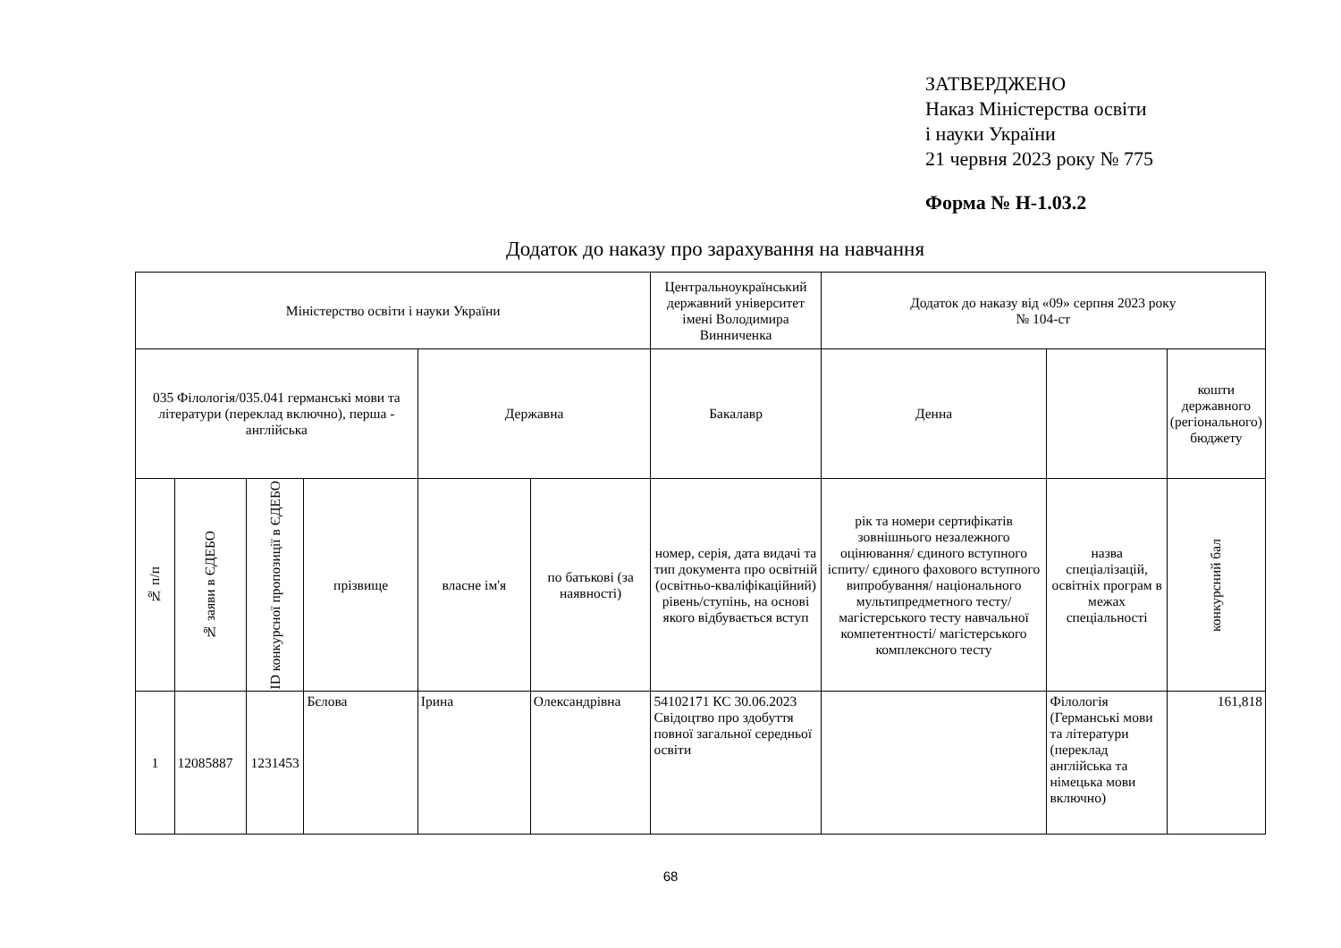ЗАТВЕРДЖЕНО
Наказ Міністерства освіти
і науки України
21 червня 2023 року № 775
Форма № Н-1.03.2
Додаток до наказу про зарахування на навчання
| Міністерство освіти і науки України | | | | | | Центральноукраїнський державний університет імені Володимира Винниченка | Додаток до наказу від «09» серпня 2023 року № 104-ст | | |
| 035 Філологія/035.041 германські мови та літератури (переклад включно), перша - англійська | | | | Державна | | Бакалавр | Денна | | кошти державного (регіонального) бюджету |
| № п/п | № заяви в ЄДЕБО | ID конкурсної пропозиції в ЄДЕБО | прізвище | власне ім'я | по батькові (за наявності) | номер, серія, дата видачі та тип документа про освітній (освітньо-кваліфікаційний) рівень/ступінь, на основі якого відбувається вступ | рік та номери сертифікатів зовнішнього незалежного оцінювання/ єдиного вступного іспиту/ єдиного фахового вступного випробування/ національного мультипредметного тесту/ магістерського тесту навчальної компетентності/ магістерського комплексного тесту | назва спеціалізацій, освітніх програм в межах спеціальності | конкурсний бал |
| 1 | 12085887 | 1231453 | Бєлова | Ірина | Олександрівна | 54102171 КС 30.06.2023 Свідоцтво про здобуття повної загальної середньої освіти | | Філологія (Германські мови та літератури (переклад англійська та німецька мови включно) | 161,818 |
68